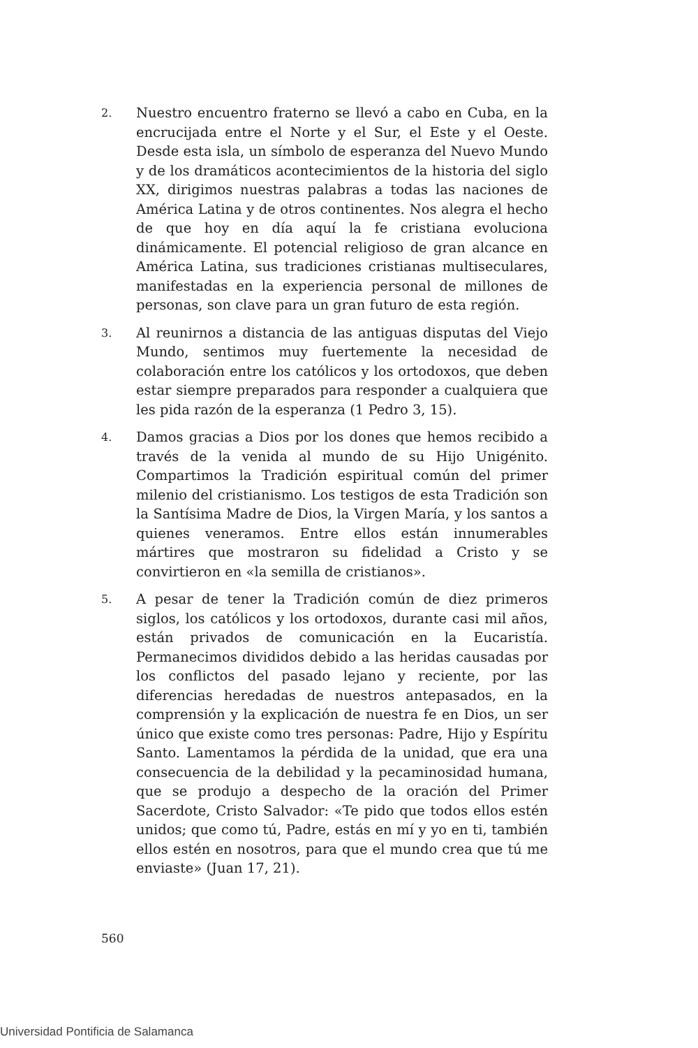2.
Nuestro encuentro fraterno se llevó a cabo en Cuba, en la encrucijada entre el Norte y el Sur, el Este y el Oeste. Desde esta isla, un símbolo de esperanza del Nuevo Mundo y de los dramáticos acontecimientos de la historia del siglo XX, dirigimos nuestras palabras a todas las naciones de América Latina y de otros continentes. Nos alegra el hecho de que hoy en día aquí la fe cristiana evoluciona dinámicamente. El potencial religioso de gran alcance en América Latina, sus tradiciones cristianas multiseculares, manifestadas en la experiencia personal de millones de personas, son clave para un gran futuro de esta región.
3.
Al reunirnos a distancia de las antiguas disputas del Viejo Mundo, sentimos muy fuertemente la necesidad de colaboración entre los católicos y los ortodoxos, que deben estar siempre preparados para responder a cualquiera que les pida razón de la esperanza (1 Pedro 3, 15).
4.
Damos gracias a Dios por los dones que hemos recibido a través de la venida al mundo de su Hijo Unigénito. Compartimos la Tradición espiritual común del primer milenio del cristianismo. Los testigos de esta Tradición son la Santísima Madre de Dios, la Virgen María, y los santos a quienes veneramos. Entre ellos están innumerables mártires que mostraron su fidelidad a Cristo y se convirtieron en «la semilla de cristianos».
5.
A pesar de tener la Tradición común de diez primeros siglos, los católicos y los ortodoxos, durante casi mil años, están privados de comunicación en la Eucaristía. Permanecimos divididos debido a las heridas causadas por los conflictos del pasado lejano y reciente, por las diferencias heredadas de nuestros antepasados, en la comprensión y la explicación de nuestra fe en Dios, un ser único que existe como tres personas: Padre, Hijo y Espíritu Santo. Lamentamos la pérdida de la unidad, que era una consecuencia de la debilidad y la pecaminosidad humana, que se produjo a despecho de la oración del Primer Sacerdote, Cristo Salvador: «Te pido que todos ellos estén unidos; que como tú, Padre, estás en mí y yo en ti, también ellos estén en nosotros, para que el mundo crea que tú me enviaste» (Juan 17, 21).
560
Universidad Pontificia de Salamanca